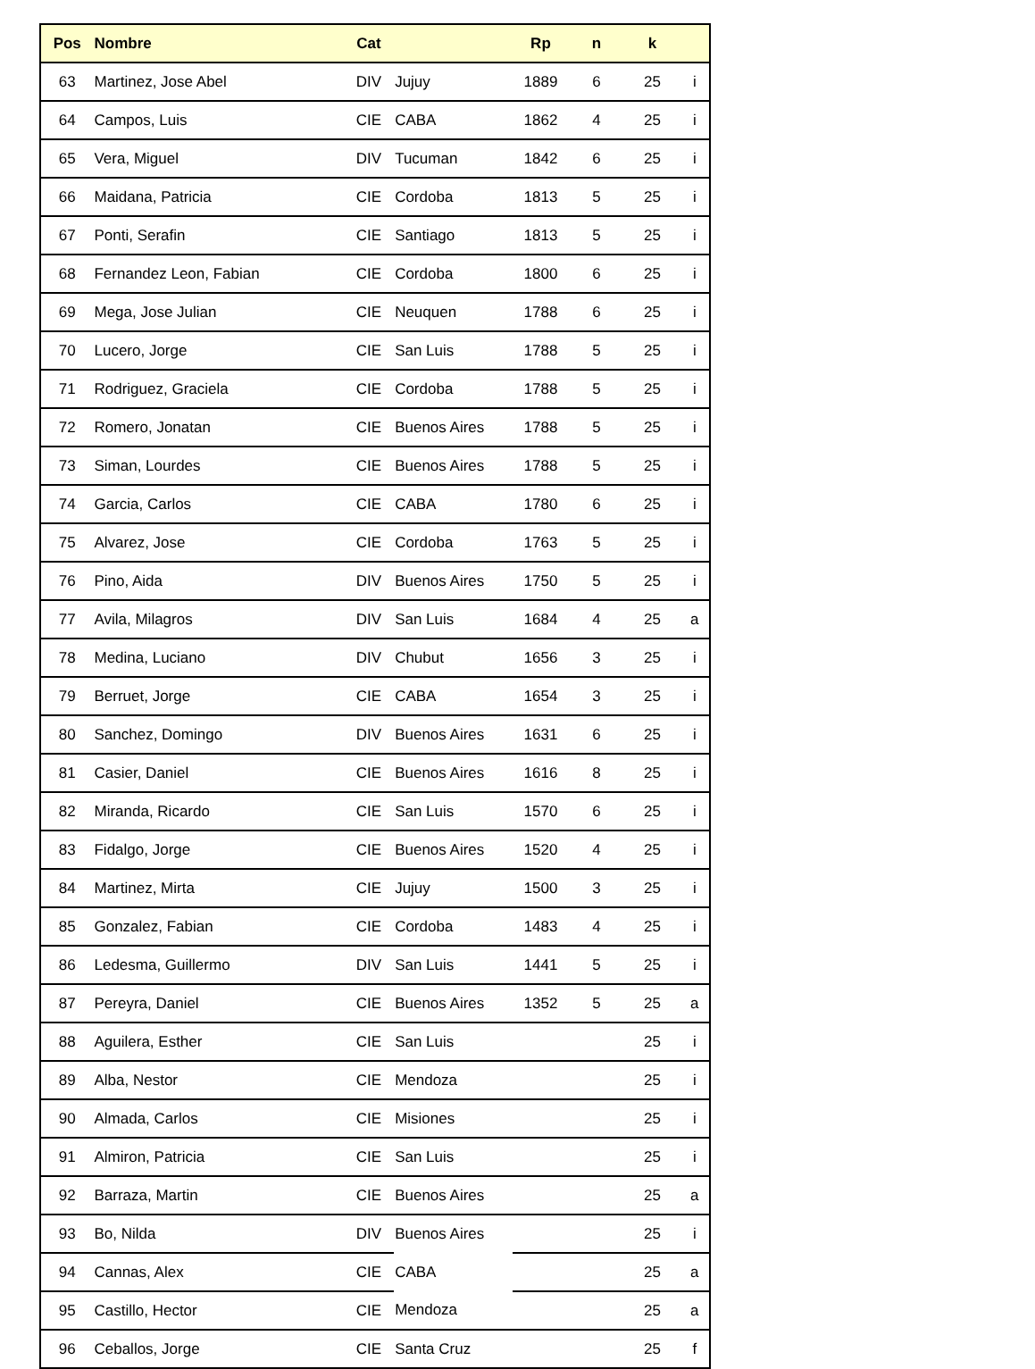| Pos | Nombre | Cat | | Rp | n | k | |
| --- | --- | --- | --- | --- | --- | --- | --- |
| 63 | Martinez, Jose Abel | DIV | Jujuy | 1889 | 6 | 25 | i |
| 64 | Campos, Luis | CIE | CABA | 1862 | 4 | 25 | i |
| 65 | Vera, Miguel | DIV | Tucuman | 1842 | 6 | 25 | i |
| 66 | Maidana, Patricia | CIE | Cordoba | 1813 | 5 | 25 | i |
| 67 | Ponti, Serafin | CIE | Santiago | 1813 | 5 | 25 | i |
| 68 | Fernandez Leon, Fabian | CIE | Cordoba | 1800 | 6 | 25 | i |
| 69 | Mega, Jose Julian | CIE | Neuquen | 1788 | 6 | 25 | i |
| 70 | Lucero, Jorge | CIE | San Luis | 1788 | 5 | 25 | i |
| 71 | Rodriguez, Graciela | CIE | Cordoba | 1788 | 5 | 25 | i |
| 72 | Romero, Jonatan | CIE | Buenos Aires | 1788 | 5 | 25 | i |
| 73 | Siman, Lourdes | CIE | Buenos Aires | 1788 | 5 | 25 | i |
| 74 | Garcia, Carlos | CIE | CABA | 1780 | 6 | 25 | i |
| 75 | Alvarez, Jose | CIE | Cordoba | 1763 | 5 | 25 | i |
| 76 | Pino, Aida | DIV | Buenos Aires | 1750 | 5 | 25 | i |
| 77 | Avila, Milagros | DIV | San Luis | 1684 | 4 | 25 | a |
| 78 | Medina, Luciano | DIV | Chubut | 1656 | 3 | 25 | i |
| 79 | Berruet, Jorge | CIE | CABA | 1654 | 3 | 25 | i |
| 80 | Sanchez, Domingo | DIV | Buenos Aires | 1631 | 6 | 25 | i |
| 81 | Casier, Daniel | CIE | Buenos Aires | 1616 | 8 | 25 | i |
| 82 | Miranda, Ricardo | CIE | San Luis | 1570 | 6 | 25 | i |
| 83 | Fidalgo, Jorge | CIE | Buenos Aires | 1520 | 4 | 25 | i |
| 84 | Martinez, Mirta | CIE | Jujuy | 1500 | 3 | 25 | i |
| 85 | Gonzalez, Fabian | CIE | Cordoba | 1483 | 4 | 25 | i |
| 86 | Ledesma, Guillermo | DIV | San Luis | 1441 | 5 | 25 | i |
| 87 | Pereyra, Daniel | CIE | Buenos Aires | 1352 | 5 | 25 | a |
| 88 | Aguilera, Esther | CIE | San Luis | | | 25 | i |
| 89 | Alba, Nestor | CIE | Mendoza | | | 25 | i |
| 90 | Almada, Carlos | CIE | Misiones | | | 25 | i |
| 91 | Almiron, Patricia | CIE | San Luis | | | 25 | i |
| 92 | Barraza, Martin | CIE | Buenos Aires | | | 25 | a |
| 93 | Bo, Nilda | DIV | Buenos Aires | | | 25 | i |
| 94 | Cannas, Alex | CIE | CABA | | | 25 | a |
| 95 | Castillo, Hector | CIE | Mendoza | | | 25 | a |
| 96 | Ceballos, Jorge | CIE | Santa Cruz | | | 25 | f |